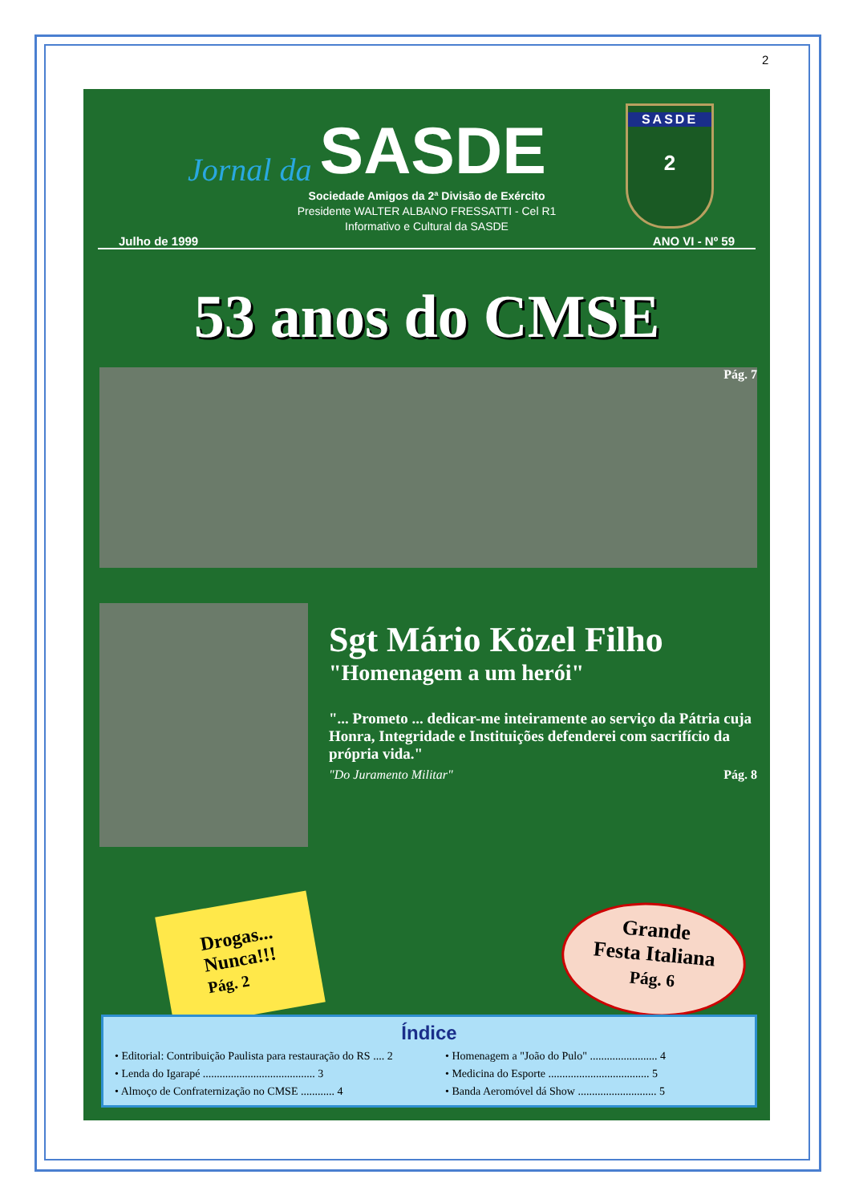2
SASDE
2
Jornal da SASDE
Sociedade Amigos da 2ª Divisão de Exército
Presidente WALTER ALBANO FRESSATTI - Cel R1
Informativo e Cultural da SASDE
Julho de 1999 ANO VI - Nº 59
53 anos do CMSE
Pág. 7
Sgt Mário Közel Filho
"Homenagem a um herói"
"... Prometo ... dedicar-me inteiramente ao serviço da Pátria cuja Honra, Integridade e Instituições defenderei com sacrifício da própria vida."
"Do Juramento Militar" Pág. 8
Drogas...
Nunca!!!
Pág. 2
Grande
Festa Italiana
Pág. 6
Índice
• Editorial: Contribuição Paulista para restauração do RS .... 2
• Lenda do Igarapé ........................................ 3
• Almoço de Confraternização no CMSE ............ 4
• Homenagem a "João do Pulo" ........................ 4
• Medicina do Esporte .................................... 5
• Banda Aeromóvel dá Show ............................ 5